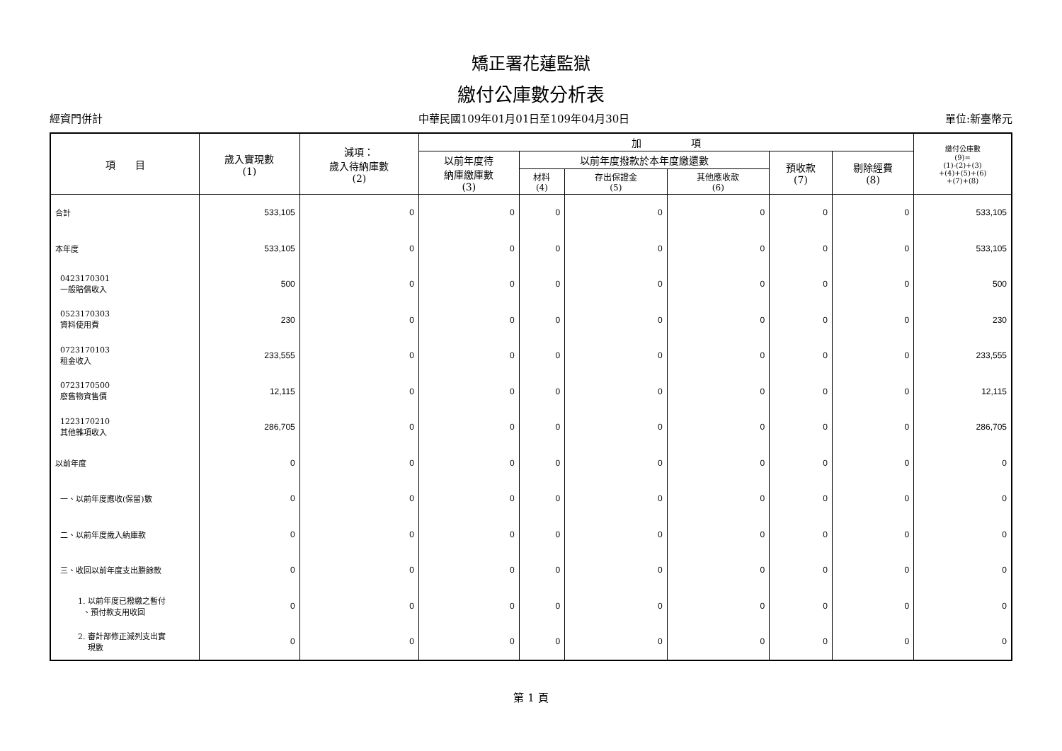矯正署花蓮監獄
繳付公庫數分析表
經資門併計 中華民國109年01月01日至109年04月30日 單位:新臺幣元
| 項 目 | 歲入實現數 (1) | 減項： 歲入待納庫數 (2) | 加 項 | | | | | | 繳付公庫數 (9)= (1)-(2)+(3) +(4)+(5)+(6) +(7)+(8) |
| --- | --- | --- | --- | --- | --- | --- | --- | --- | --- |
| | | | 以前年度待 納庫繳庫數 (3) | 以前年度撥款於本年度繳還數 | | | 預收款 (7) | 剔除經費 (8) | |
| | | | | 材料 (4) | 存出保證金 (5) | 其他應收款 (6) | | | |
| 合計 | 533,105 | 0 | 0 | 0 | 0 | 0 | 0 | 0 | 533,105 |
| 本年度 | 533,105 | 0 | 0 | 0 | 0 | 0 | 0 | 0 | 533,105 |
| 0423170301 一般賠償收入 | 500 | 0 | 0 | 0 | 0 | 0 | 0 | 0 | 500 |
| 0523170303 資料使用費 | 230 | 0 | 0 | 0 | 0 | 0 | 0 | 0 | 230 |
| 0723170103 租金收入 | 233,555 | 0 | 0 | 0 | 0 | 0 | 0 | 0 | 233,555 |
| 0723170500 廢舊物資售價 | 12,115 | 0 | 0 | 0 | 0 | 0 | 0 | 0 | 12,115 |
| 1223170210 其他雜項收入 | 286,705 | 0 | 0 | 0 | 0 | 0 | 0 | 0 | 286,705 |
| 以前年度 | 0 | 0 | 0 | 0 | 0 | 0 | 0 | 0 | 0 |
| 一、以前年度應收(保留)數 | 0 | 0 | 0 | 0 | 0 | 0 | 0 | 0 | 0 |
| 二、以前年度歲入納庫款 | 0 | 0 | 0 | 0 | 0 | 0 | 0 | 0 | 0 |
| 三、收回以前年度支出賸餘款 | 0 | 0 | 0 | 0 | 0 | 0 | 0 | 0 | 0 |
| 1. 以前年度已撥繳之暫付 、預付款支用收回 | 0 | 0 | 0 | 0 | 0 | 0 | 0 | 0 | 0 |
| 2. 審計部修正減列支出實 現數 | 0 | 0 | 0 | 0 | 0 | 0 | 0 | 0 | 0 |
第 1 頁